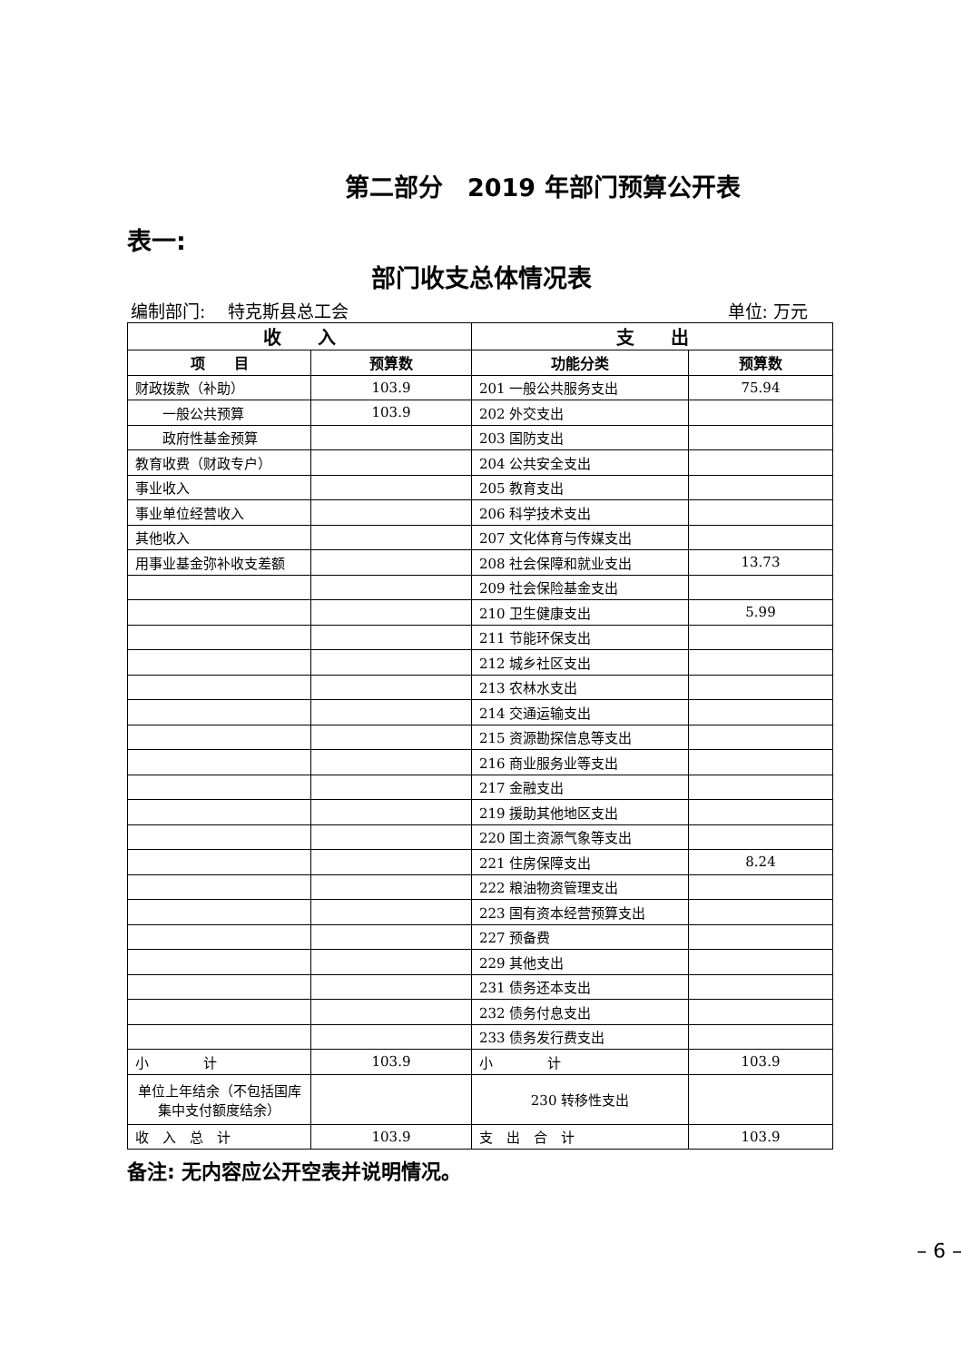第二部分　2019 年部门预算公开表
表一:
部门收支总体情况表
编制部门:　 特克斯县总工会 单位: 万元
| 收 入 | | 支 出 | |
| --- | --- | --- | --- |
| 项 目 | 预算数 | 功能分类 | 预算数 |
| 财政拨款（补助） | 103.9 | 201 一般公共服务支出 | 75.94 |
| 一般公共预算 | 103.9 | 202 外交支出 | |
| 政府性基金预算 | | 203 国防支出 | |
| 教育收费（财政专户） | | 204 公共安全支出 | |
| 事业收入 | | 205 教育支出 | |
| 事业单位经营收入 | | 206 科学技术支出 | |
| 其他收入 | | 207 文化体育与传媒支出 | |
| 用事业基金弥补收支差额 | | 208 社会保障和就业支出 | 13.73 |
| | | 209 社会保险基金支出 | |
| | | 210 卫生健康支出 | 5.99 |
| | | 211 节能环保支出 | |
| | | 212 城乡社区支出 | |
| | | 213 农林水支出 | |
| | | 214 交通运输支出 | |
| | | 215 资源勘探信息等支出 | |
| | | 216 商业服务业等支出 | |
| | | 217 金融支出 | |
| | | 219 援助其他地区支出 | |
| | | 220 国土资源气象等支出 | |
| | | 221 住房保障支出 | 8.24 |
| | | 222 粮油物资管理支出 | |
| | | 223 国有资本经营预算支出 | |
| | | 227 预备费 | |
| | | 229 其他支出 | |
| | | 231 债务还本支出 | |
| | | 232 债务付息支出 | |
| | | 233 债务发行费支出 | |
| 小 计 | 103.9 | 小 计 | 103.9 |
| 单位上年结余（不包括国库集中支付额度结余） | | 230 转移性支出 | |
| 收 入 总 计 | 103.9 | 支 出 合 计 | 103.9 |
备注: 无内容应公开空表并说明情况。
– 6 –